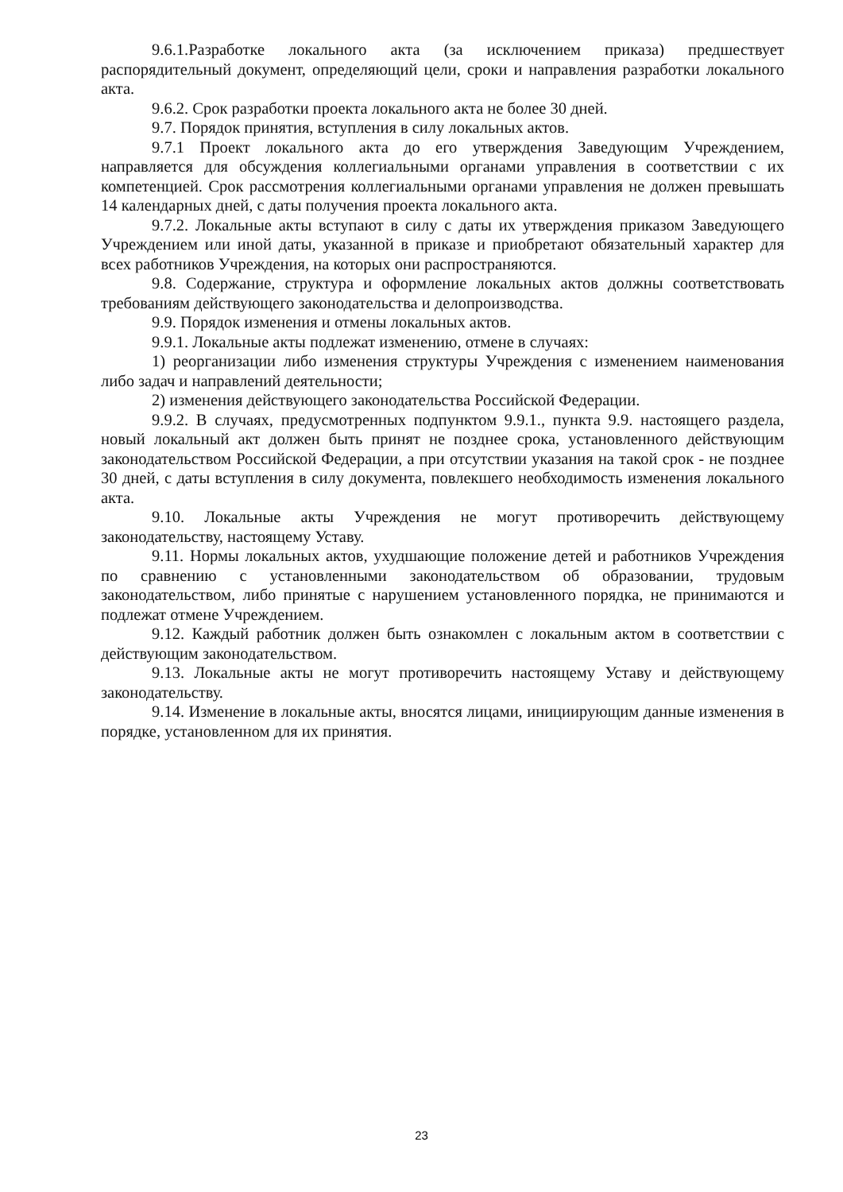9.6.1.Разработке локального акта (за исключением приказа) предшествует распорядительный документ, определяющий цели, сроки и направления разработки локального акта.
9.6.2. Срок разработки проекта локального акта не более 30 дней.
9.7. Порядок принятия, вступления в силу локальных актов.
9.7.1 Проект локального акта до его утверждения Заведующим Учреждением, направляется для обсуждения коллегиальными органами управления в соответствии с их компетенцией. Срок рассмотрения коллегиальными органами управления не должен превышать 14 календарных дней, с даты получения проекта локального акта.
9.7.2. Локальные акты вступают в силу с даты их утверждения приказом Заведующего Учреждением или иной даты, указанной в приказе и приобретают обязательный характер для всех работников Учреждения, на которых они распространяются.
9.8. Содержание, структура и оформление локальных актов должны соответствовать требованиям действующего законодательства и делопроизводства.
9.9. Порядок изменения и отмены локальных актов.
9.9.1. Локальные акты подлежат изменению, отмене в случаях:
1) реорганизации либо изменения структуры Учреждения с изменением наименования либо задач и направлений деятельности;
2) изменения действующего законодательства Российской Федерации.
9.9.2. В случаях, предусмотренных подпунктом 9.9.1., пункта 9.9. настоящего раздела, новый локальный акт должен быть принят не позднее срока, установленного действующим законодательством Российской Федерации, а при отсутствии указания на такой срок - не позднее 30 дней, с даты вступления в силу документа, повлекшего необходимость изменения локального акта.
9.10. Локальные акты Учреждения не могут противоречить действующему законодательству, настоящему Уставу.
9.11. Нормы локальных актов, ухудшающие положение детей и работников Учреждения по сравнению с установленными законодательством об образовании, трудовым законодательством, либо принятые с нарушением установленного порядка, не принимаются и подлежат отмене Учреждением.
9.12. Каждый работник должен быть ознакомлен с локальным актом в соответствии с действующим законодательством.
9.13. Локальные акты не могут противоречить настоящему Уставу и действующему законодательству.
9.14. Изменение в локальные акты, вносятся лицами, инициирующим данные изменения в порядке, установленном для их принятия.
23